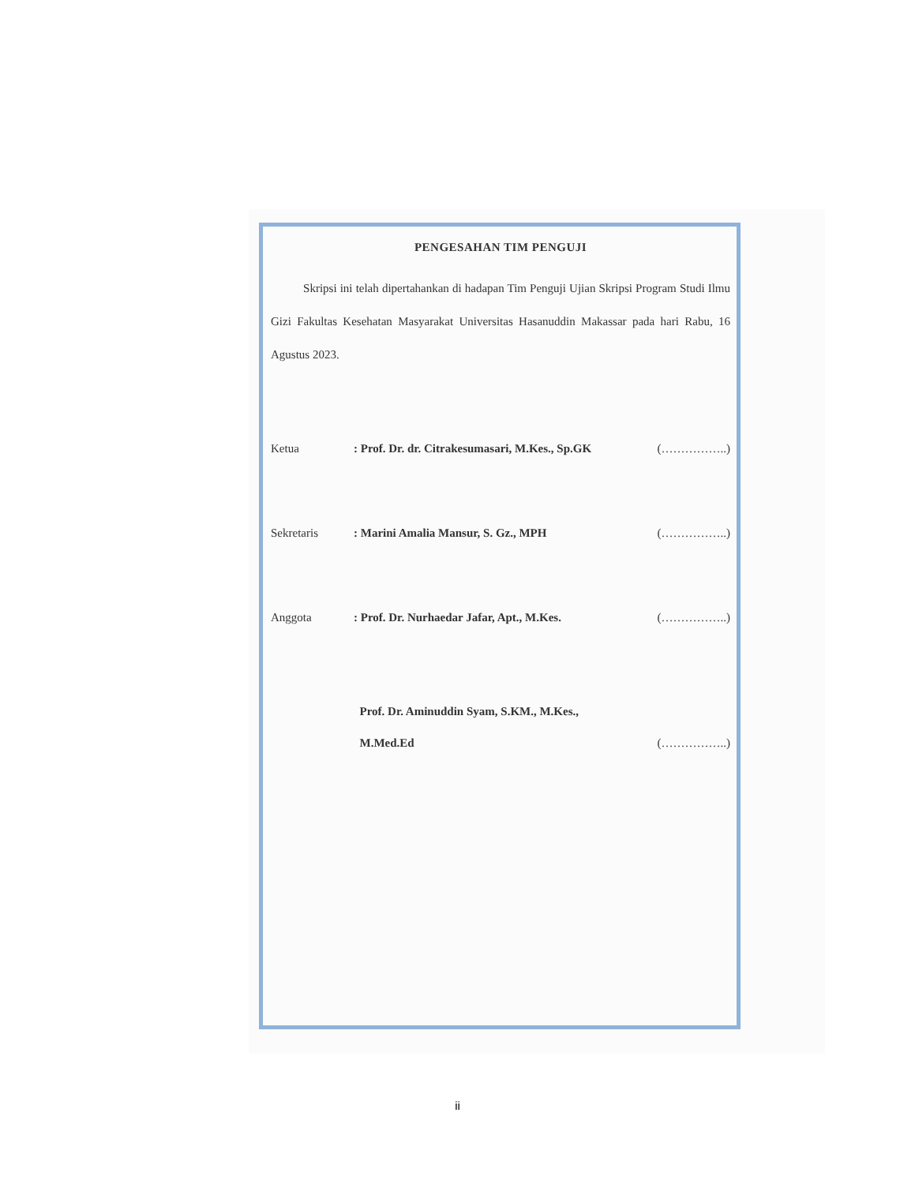PENGESAHAN TIM PENGUJI
Skripsi ini telah dipertahankan di hadapan Tim Penguji Ujian Skripsi Program Studi Ilmu Gizi Fakultas Kesehatan Masyarakat Universitas Hasanuddin Makassar pada hari Rabu, 16 Agustus 2023.
Ketua: Prof. Dr. dr. Citrakesumasari, M.Kes., Sp.GK (……………..)
Sekretaris: Marini Amalia Mansur, S. Gz., MPH (……………..)
Anggota: Prof. Dr. Nurhaedar Jafar, Apt., M.Kes. (……………..)
Prof. Dr. Aminuddin Syam, S.KM., M.Kes.,
M.Med.Ed (……………..)
ii